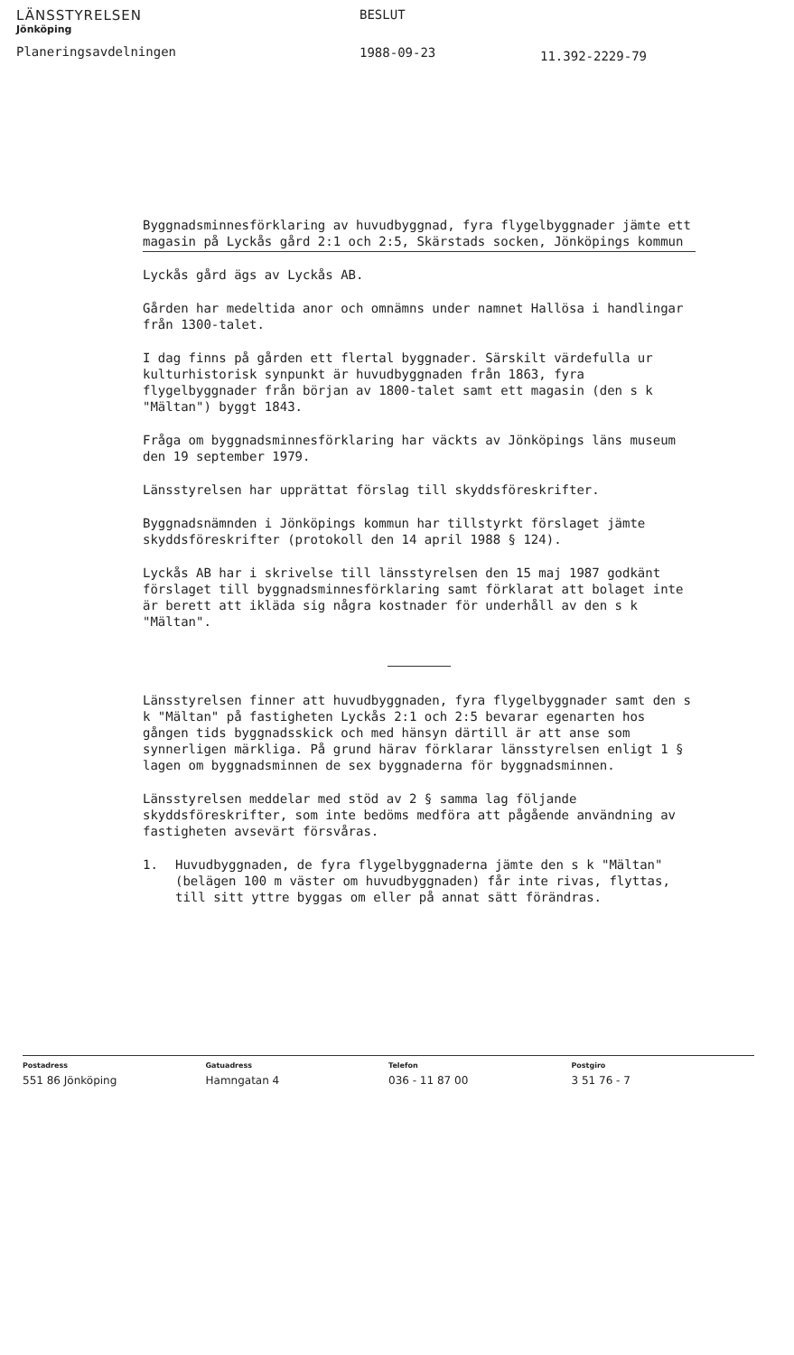LÄNSSTYRELSEN
Jönköping
Planeringsavdelningen
BESLUT
1988-09-23
11.392-2229-79
Byggnadsminnesförklaring av huvudbyggnad, fyra flygelbyggnader jämte ett magasin på Lyckås gård 2:1 och 2:5, Skärstads socken, Jönköpings kommun
Lyckås gård ägs av Lyckås AB.
Gården har medeltida anor och omnämns under namnet Hallösa i handlingar från 1300-talet.
I dag finns på gården ett flertal byggnader. Särskilt värdefulla ur kulturhistorisk synpunkt är huvudbyggnaden från 1863, fyra flygelbyggnader från början av 1800-talet samt ett magasin (den s k "Mältan") byggt 1843.
Fråga om byggnadsminnesförklaring har väckts av Jönköpings läns museum den 19 september 1979.
Länsstyrelsen har upprättat förslag till skyddsföreskrifter.
Byggnadsnämnden i Jönköpings kommun har tillstyrkt förslaget jämte skyddsföreskrifter (protokoll den 14 april 1988 § 124).
Lyckås AB har i skrivelse till länsstyrelsen den 15 maj 1987 godkänt förslaget till byggnadsminnesförklaring samt förklarat att bolaget inte är berett att ikläda sig några kostnader för underhåll av den s k "Mältan".
Länsstyrelsen finner att huvudbyggnaden, fyra flygelbyggnader samt den s k "Mältan" på fastigheten Lyckås 2:1 och 2:5 bevarar egenarten hos gången tids byggnadsskick och med hänsyn därtill är att anse som synnerligen märkliga. På grund härav förklarar länsstyrelsen enligt 1 § lagen om byggnadsminnen de sex byggnaderna för byggnadsminnen.
Länsstyrelsen meddelar med stöd av 2 § samma lag följande skyddsföreskrifter, som inte bedöms medföra att pågående användning av fastigheten avsevärt försvåras.
1. Huvudbyggnaden, de fyra flygelbyggnaderna jämte den s k "Mältan" (belägen 100 m väster om huvudbyggnaden) får inte rivas, flyttas, till sitt yttre byggas om eller på annat sätt förändras.
Postadress
551 86 Jönköping
Gatuadress
Hamngatan 4
Telefon
036 - 11 87 00
Postgiro
3 51 76 - 7